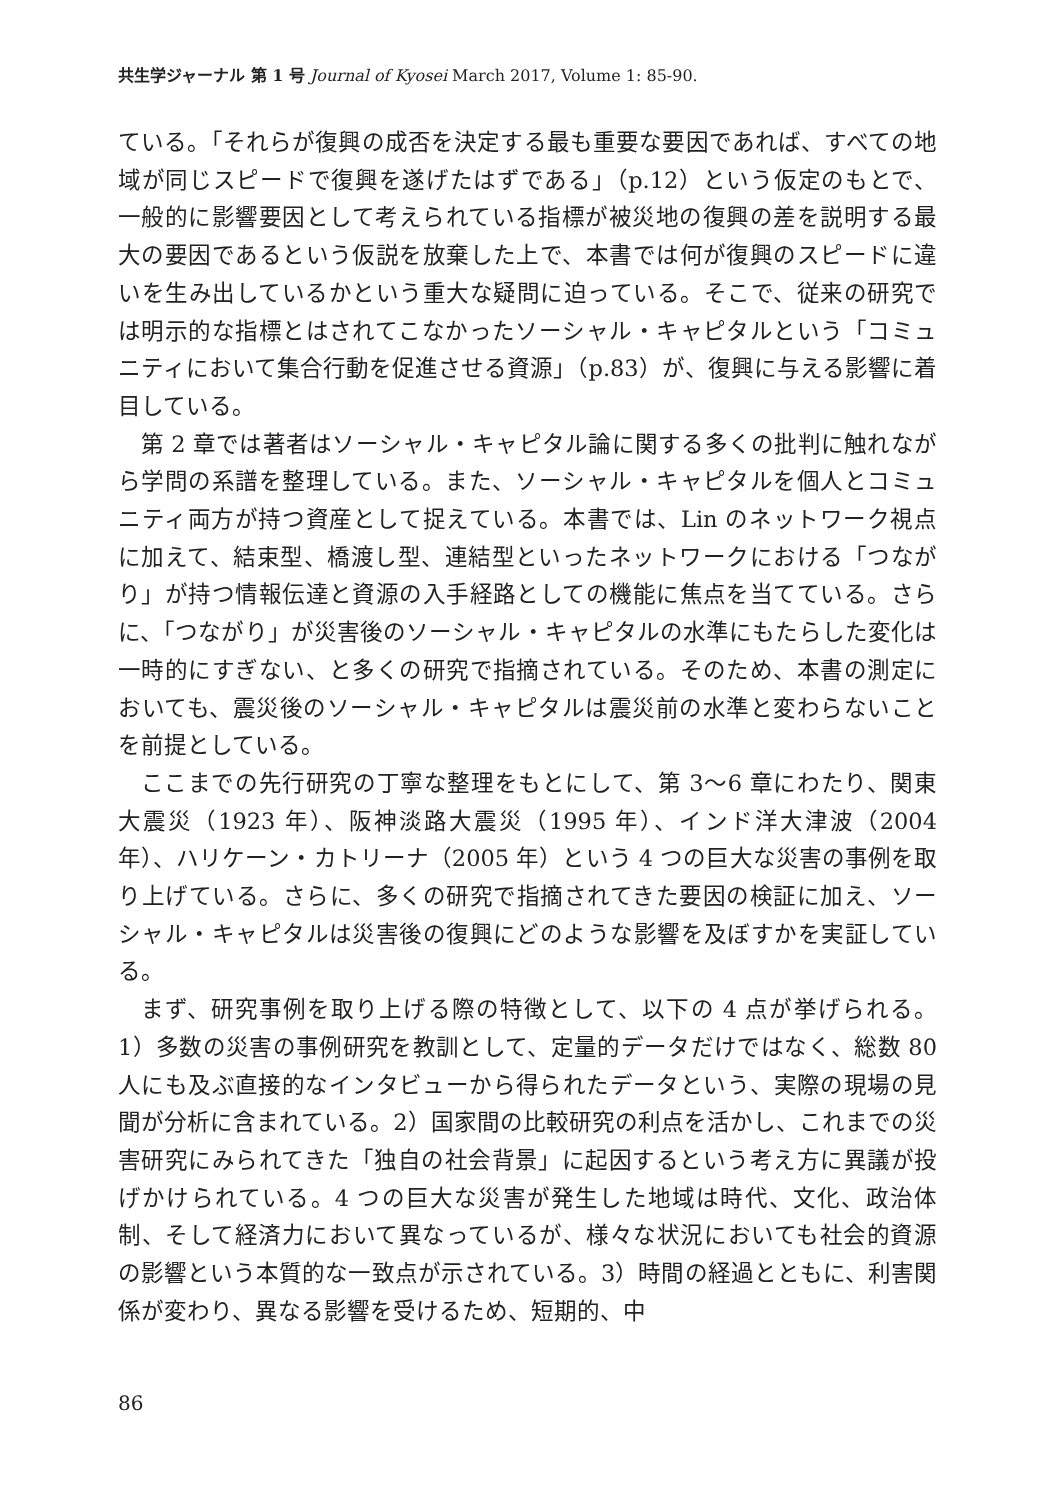共生学ジャーナル 第 1 号 Journal of Kyosei March 2017, Volume 1: 85-90.
ている。「それらが復興の成否を決定する最も重要な要因であれば、すべての地域が同じスピードで復興を遂げたはずである」（p.12）という仮定のもとで、一般的に影響要因として考えられている指標が被災地の復興の差を説明する最大の要因であるという仮説を放棄した上で、本書では何が復興のスピードに違いを生み出しているかという重大な疑問に迫っている。そこで、従来の研究では明示的な指標とはされてこなかったソーシャル・キャピタルという「コミュニティにおいて集合行動を促進させる資源」（p.83）が、復興に与える影響に着目している。
第 2 章では著者はソーシャル・キャピタル論に関する多くの批判に触れながら学問の系譜を整理している。また、ソーシャル・キャピタルを個人とコミュニティ両方が持つ資産として捉えている。本書では、Lin のネットワーク視点に加えて、結束型、橋渡し型、連結型といったネットワークにおける「つながり」が持つ情報伝達と資源の入手経路としての機能に焦点を当てている。さらに、「つながり」が災害後のソーシャル・キャピタルの水準にもたらした変化は一時的にすぎない、と多くの研究で指摘されている。そのため、本書の測定においても、震災後のソーシャル・キャピタルは震災前の水準と変わらないことを前提としている。
ここまでの先行研究の丁寧な整理をもとにして、第 3〜6 章にわたり、関東大震災（1923 年）、阪神淡路大震災（1995 年）、インド洋大津波（2004 年）、ハリケーン・カトリーナ（2005 年）という 4 つの巨大な災害の事例を取り上げている。さらに、多くの研究で指摘されてきた要因の検証に加え、ソーシャル・キャピタルは災害後の復興にどのような影響を及ぼすかを実証している。
まず、研究事例を取り上げる際の特徴として、以下の 4 点が挙げられる。1）多数の災害の事例研究を教訓として、定量的データだけではなく、総数 80 人にも及ぶ直接的なインタビューから得られたデータという、実際の現場の見聞が分析に含まれている。2）国家間の比較研究の利点を活かし、これまでの災害研究にみられてきた「独自の社会背景」に起因するという考え方に異議が投げかけられている。4 つの巨大な災害が発生した地域は時代、文化、政治体制、そして経済力において異なっているが、様々な状況においても社会的資源の影響という本質的な一致点が示されている。3）時間の経過とともに、利害関係が変わり、異なる影響を受けるため、短期的、中
86